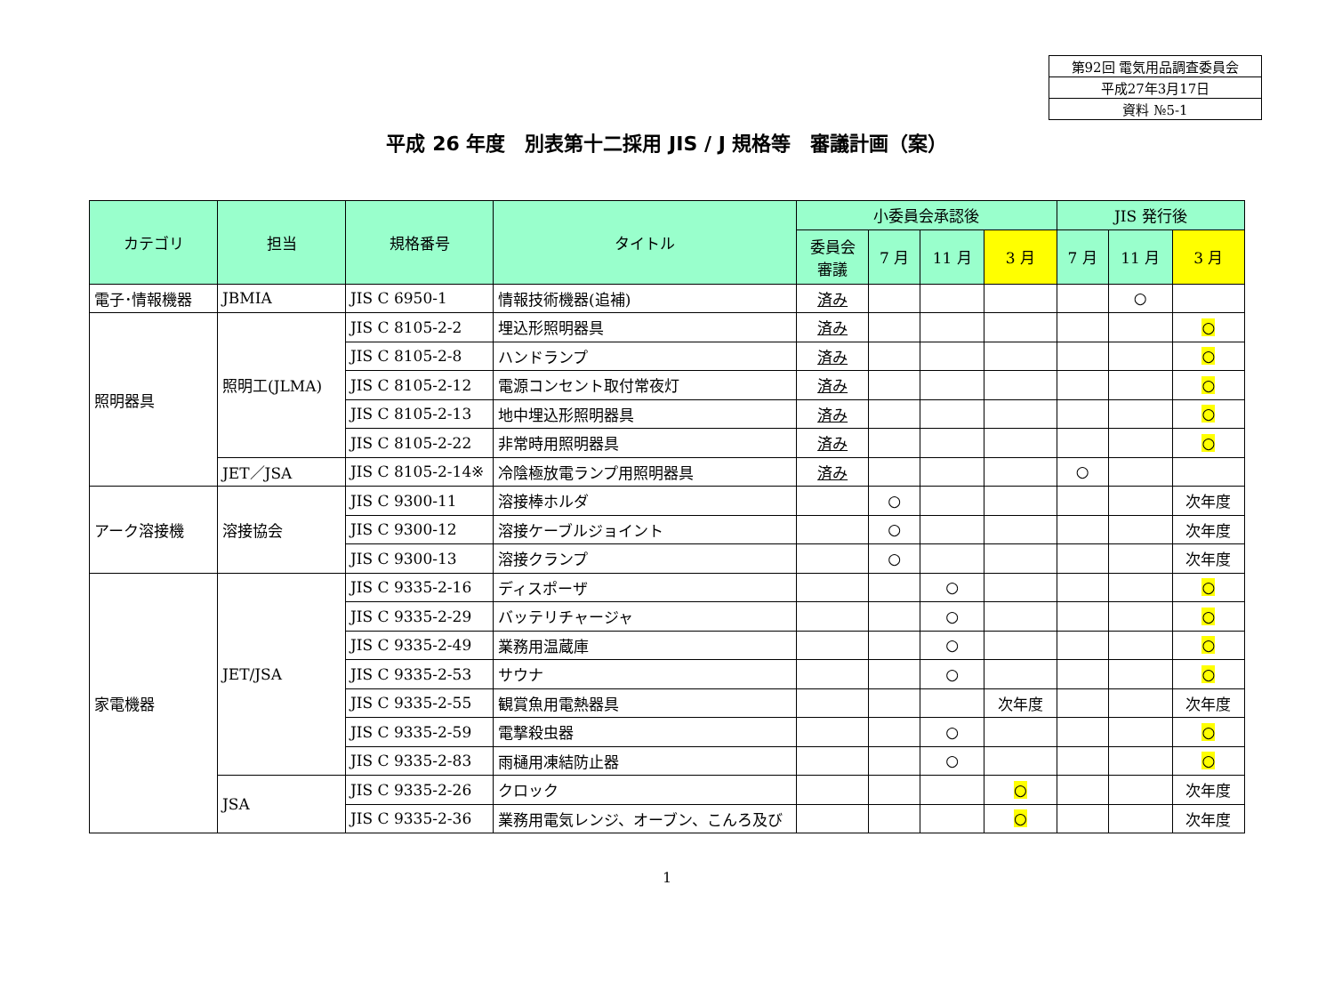| 第92回 電気用品調査委員会 |
| 平成27年3月17日 |
| 資料 №5-1 |
平成 26 年度　別表第十二採用 JIS / J 規格等　審議計画（案）
| カテゴリ | 担当 | 規格番号 | タイトル | 小委員会承認後 | | | | JIS 発行後 | | |
| --- | --- | --- | --- | --- | --- | --- | --- | --- | --- | --- |
| | | | | 委員会 審議 | 7 月 | 11 月 | 3 月 | 7 月 | 11 月 | 3 月 |
| 電子･情報機器 | JBMIA | JIS C 6950-1 | 情報技術機器(追補) | 済み | | | | | ○ | |
| 照明器具 | 照明工(JLMA) | JIS C 8105-2-2 | 埋込形照明器具 | 済み | | | | | | ○ |
| | | JIS C 8105-2-8 | ハンドランプ | 済み | | | | | | ○ |
| | | JIS C 8105-2-12 | 電源コンセント取付常夜灯 | 済み | | | | | | ○ |
| | | JIS C 8105-2-13 | 地中埋込形照明器具 | 済み | | | | | | ○ |
| | | JIS C 8105-2-22 | 非常時用照明器具 | 済み | | | | | | ○ |
| | JET／JSA | JIS C 8105-2-14※ | 冷陰極放電ランプ用照明器具 | 済み | | | | ○ | | |
| アーク溶接機 | 溶接協会 | JIS C 9300-11 | 溶接棒ホルダ | | ○ | | | | | 次年度 |
| | | JIS C 9300-12 | 溶接ケーブルジョイント | | ○ | | | | | 次年度 |
| | | JIS C 9300-13 | 溶接クランプ | | ○ | | | | | 次年度 |
| 家電機器 | JET/JSA | JIS C 9335-2-16 | ディスポーザ | | | ○ | | | | ○ |
| | | JIS C 9335-2-29 | バッテリチャージャ | | | ○ | | | | ○ |
| | | JIS C 9335-2-49 | 業務用温蔵庫 | | | ○ | | | | ○ |
| | | JIS C 9335-2-53 | サウナ | | | ○ | | | | ○ |
| | | JIS C 9335-2-55 | 観賞魚用電熱器具 | | | | 次年度 | | | 次年度 |
| | | JIS C 9335-2-59 | 電撃殺虫器 | | | ○ | | | | ○ |
| | | JIS C 9335-2-83 | 雨樋用凍結防止器 | | | ○ | | | | ○ |
| | JSA | JIS C 9335-2-26 | クロック | | | | ○ | | | 次年度 |
| | | JIS C 9335-2-36 | 業務用電気レンジ、オーブン、こんろ及び | | | | ○ | | | 次年度 |
1